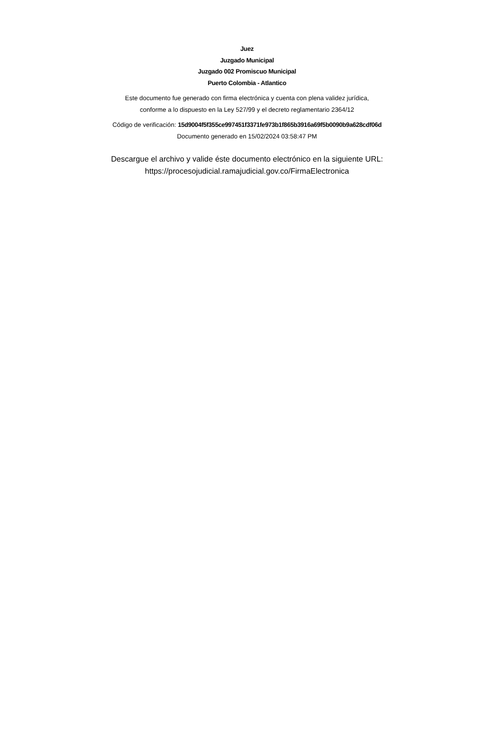Juez
Juzgado Municipal
Juzgado 002 Promiscuo Municipal
Puerto Colombia - Atlantico
Este documento fue generado con firma electrónica y cuenta con plena validez jurídica,
conforme a lo dispuesto en la Ley 527/99 y el decreto reglamentario 2364/12
Código de verificación: 15d9004f5f355ce997451f3371fe973b1f865b3916a69f5b0090b9a628cdf06d
Documento generado en 15/02/2024 03:58:47 PM
Descargue el archivo y valide éste documento electrónico en la siguiente URL:
https://procesojudicial.ramajudicial.gov.co/FirmaElectronica